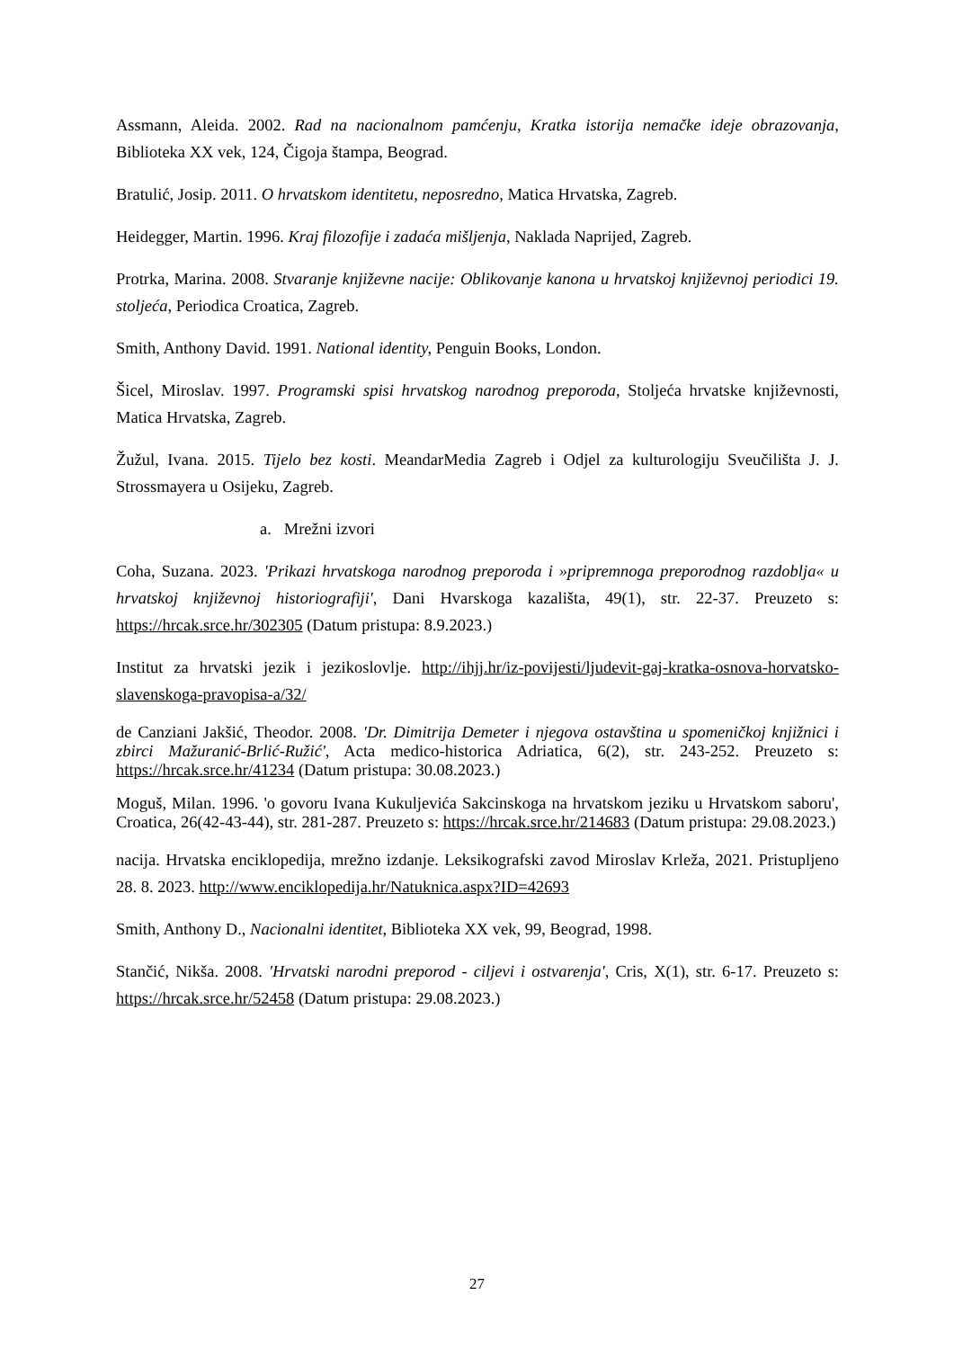Assmann, Aleida. 2002. Rad na nacionalnom pamćenju, Kratka istorija nemačke ideje obrazovanja, Biblioteka XX vek, 124, Čigoja štampa, Beograd.
Bratulić, Josip. 2011. O hrvatskom identitetu, neposredno, Matica Hrvatska, Zagreb.
Heidegger, Martin. 1996. Kraj filozofije i zadaća mišljenja, Naklada Naprijed, Zagreb.
Protrka, Marina. 2008. Stvaranje književne nacije: Oblikovanje kanona u hrvatskoj književnoj periodici 19. stoljeća, Periodica Croatica, Zagreb.
Smith, Anthony David. 1991. National identity, Penguin Books, London.
Šicel, Miroslav. 1997. Programski spisi hrvatskog narodnog preporoda, Stoljeća hrvatske književnosti, Matica Hrvatska, Zagreb.
Žužul, Ivana. 2015. Tijelo bez kosti. MeandarMedia Zagreb i Odjel za kulturologiju Sveučilišta J. J. Strossmayera u Osijeku, Zagreb.
a. Mrežni izvori
Coha, Suzana. 2023. 'Prikazi hrvatskoga narodnog preporoda i »pripremnoga preporodnog razdoblja« u hrvatskoj književnoj historiografiji', Dani Hvarskoga kazališta, 49(1), str. 22-37. Preuzeto s: https://hrcak.srce.hr/302305 (Datum pristupa: 8.9.2023.)
Institut za hrvatski jezik i jezikoslovlje. http://ihjj.hr/iz-povijesti/ljudevit-gaj-kratka-osnova-horvatsko-slavenskoga-pravopisa-a/32/
de Canziani Jakšić, Theodor. 2008. 'Dr. Dimitrija Demeter i njegova ostavština u spomeničkoj knjižnici i zbirci Mažuranić-Brlić-Ružić', Acta medico-historica Adriatica, 6(2), str. 243-252. Preuzeto s: https://hrcak.srce.hr/41234 (Datum pristupa: 30.08.2023.)
Moguš, Milan. 1996. 'o govoru Ivana Kukuljevića Sakcinskoga na hrvatskom jeziku u Hrvatskom saboru', Croatica, 26(42-43-44), str. 281-287. Preuzeto s: https://hrcak.srce.hr/214683 (Datum pristupa: 29.08.2023.)
nacija. Hrvatska enciklopedija, mrežno izdanje. Leksikografski zavod Miroslav Krleža, 2021. Pristupljeno 28. 8. 2023. http://www.enciklopedija.hr/Natuknica.aspx?ID=42693
Smith, Anthony D., Nacionalni identitet, Biblioteka XX vek, 99, Beograd, 1998.
Stančić, Nikša. 2008. 'Hrvatski narodni preporod - ciljevi i ostvarenja', Cris, X(1), str. 6-17. Preuzeto s: https://hrcak.srce.hr/52458 (Datum pristupa: 29.08.2023.)
27